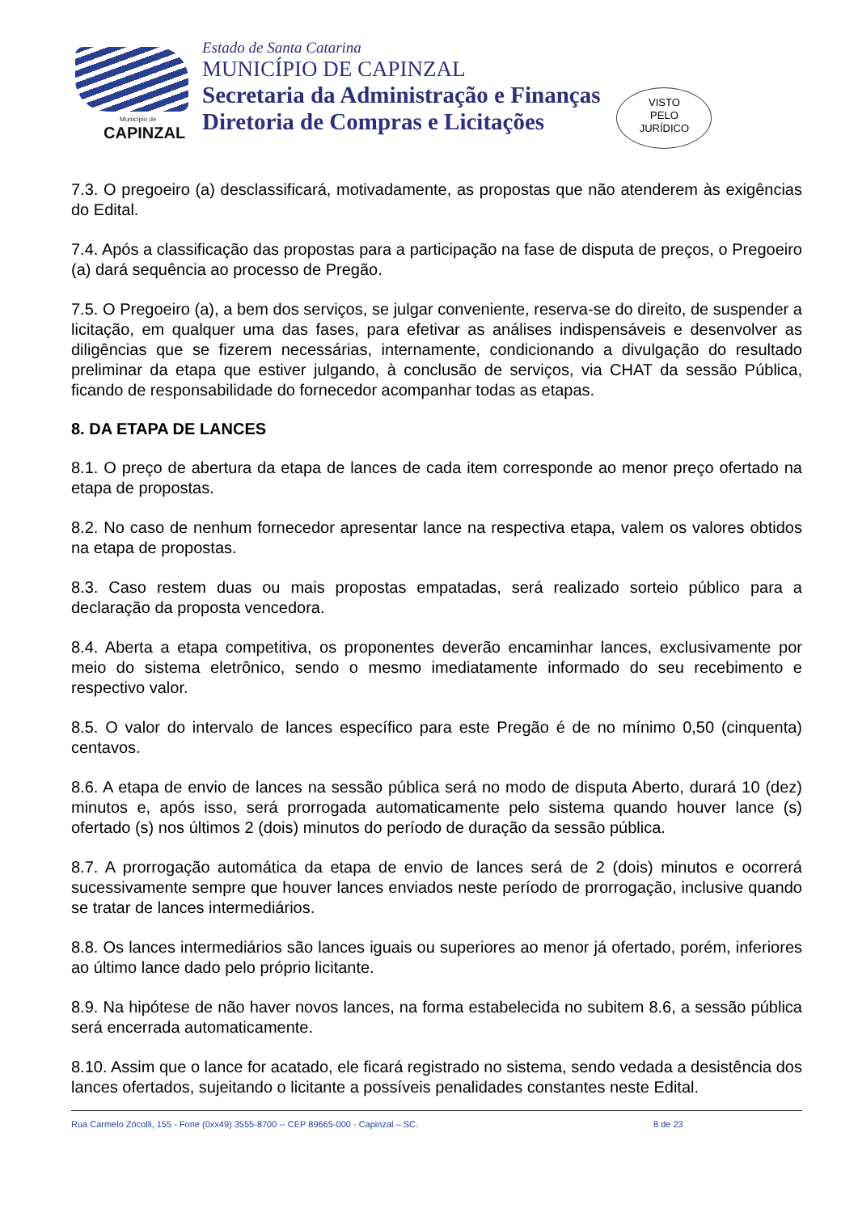Município de
CAPINZAL
Estado de Santa Catarina
MUNICÍPIO DE CAPINZAL
Secretaria da Administração e Finanças
Diretoria de Compras e Licitações
VISTO
PELO
JURÍDICO
7.3. O pregoeiro (a) desclassificará, motivadamente, as propostas que não atenderem às exigências do Edital.
7.4. Após a classificação das propostas para a participação na fase de disputa de preços, o Pregoeiro (a) dará sequência ao processo de Pregão.
7.5. O Pregoeiro (a), a bem dos serviços, se julgar conveniente, reserva-se do direito, de suspender a licitação, em qualquer uma das fases, para efetivar as análises indispensáveis e desenvolver as diligências que se fizerem necessárias, internamente, condicionando a divulgação do resultado preliminar da etapa que estiver julgando, à conclusão de serviços, via CHAT da sessão Pública, ficando de responsabilidade do fornecedor acompanhar todas as etapas.
8. DA ETAPA DE LANCES
8.1. O preço de abertura da etapa de lances de cada item corresponde ao menor preço ofertado na etapa de propostas.
8.2. No caso de nenhum fornecedor apresentar lance na respectiva etapa, valem os valores obtidos na etapa de propostas.
8.3. Caso restem duas ou mais propostas empatadas, será realizado sorteio público para a declaração da proposta vencedora.
8.4. Aberta a etapa competitiva, os proponentes deverão encaminhar lances, exclusivamente por meio do sistema eletrônico, sendo o mesmo imediatamente informado do seu recebimento e respectivo valor.
8.5. O valor do intervalo de lances específico para este Pregão é de no mínimo 0,50 (cinquenta) centavos.
8.6. A etapa de envio de lances na sessão pública será no modo de disputa Aberto, durará 10 (dez) minutos e, após isso, será prorrogada automaticamente pelo sistema quando houver lance (s) ofertado (s) nos últimos 2 (dois) minutos do período de duração da sessão pública.
8.7. A prorrogação automática da etapa de envio de lances será de 2 (dois) minutos e ocorrerá sucessivamente sempre que houver lances enviados neste período de prorrogação, inclusive quando se tratar de lances intermediários.
8.8. Os lances intermediários são lances iguais ou superiores ao menor já ofertado, porém, inferiores ao último lance dado pelo próprio licitante.
8.9. Na hipótese de não haver novos lances, na forma estabelecida no subitem 8.6, a sessão pública será encerrada automaticamente.
8.10. Assim que o lance for acatado, ele ficará registrado no sistema, sendo vedada a desistência dos lances ofertados, sujeitando o licitante a possíveis penalidades constantes neste Edital.
Rua Carmelo Zócolli, 155 - Fone (0xx49) 3555-8700 -- CEP 89665-000 - Capinzal – SC. 8 de 23